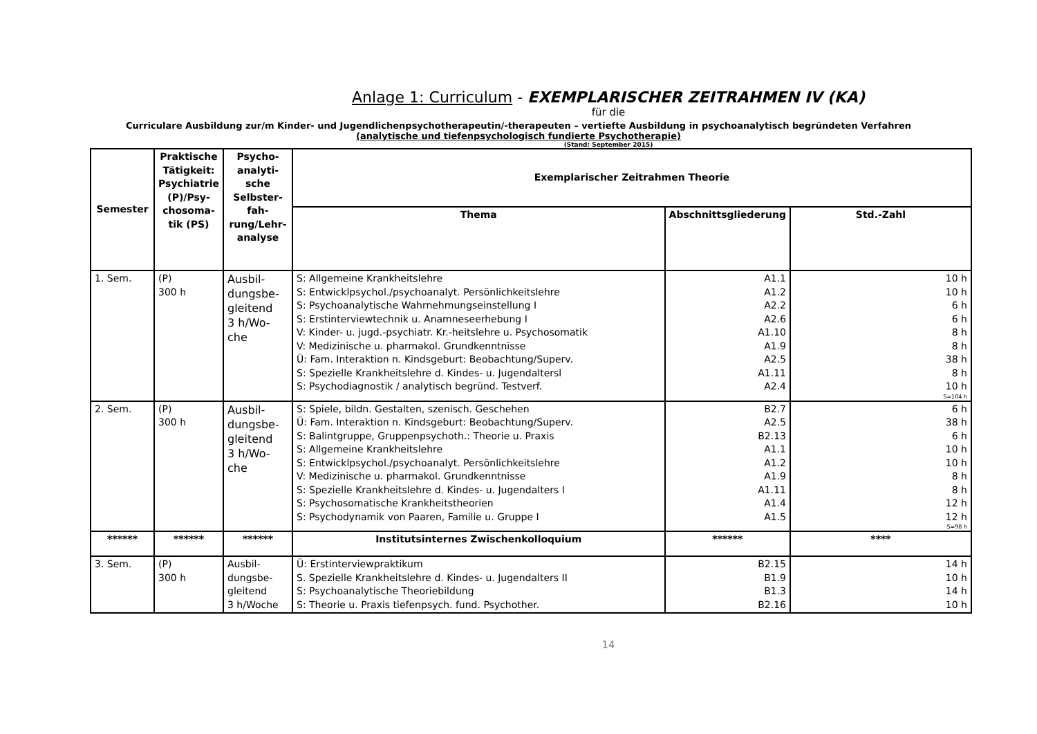Anlage 1: Curriculum - EXEMPLARISCHER ZEITRAHMEN IV (KA)
für die
Curriculare Ausbildung zur/m Kinder- und Jugendlichenpsychotherapeutin/-therapeuten – vertiefte Ausbildung in psychoanalytisch begründeten Verfahren
(analytische und tiefenpsychologisch fundierte Psychotherapie)
(Stand: September 2015)
| Semester | Praktische Tätigkeit: Psychiatrie (P)/Psy-chosoma-tik (PS) | Psycho-analyti-sche Selbster-fah-rung/Lehr-analyse | Exemplarischer Zeitrahmen Theorie | | |
| --- | --- | --- | --- | --- | --- |
| | | | Thema | Abschnittsgliederung | Std.-Zahl |
| 1. Sem. | (P) 300 h | Ausbil- dungsbe- gleitend 3 h/Wo- che | S: Allgemeine Krankheitslehre S: Entwicklpsychol./psychoanalyt. Persönlichkeitslehre S: Psychoanalytische Wahrnehmungseinstellung I S: Erstinterviewtechnik u. Anamneseerhebung I V: Kinder- u. jugd.-psychiatr. Kr.-heitslehre u. Psychosomatik V: Medizinische u. pharmakol. Grundkenntnisse Ü: Fam. Interaktion n. Kindsgeburt: Beobachtung/Superv. S: Spezielle Krankheitslehre d. Kindes- u. Jugendaltersl S: Psychodiagnostik / analytisch begründ. Testverf. | A1.1 A1.2 A2.2 A2.6 A1.10 A1.9 A2.5 A1.11 A2.4 | 10 h 10 h 6 h 6 h 8 h 8 h 38 h 8 h 10 h S=104 h |
| 2. Sem. | (P) 300 h | Ausbil- dungsbe- gleitend 3 h/Wo- che | S: Spiele, bildn. Gestalten, szenisch. Geschehen Ü: Fam. Interaktion n. Kindsgeburt: Beobachtung/Superv. S: Balintgruppe, Gruppenpsychoth.: Theorie u. Praxis S: Allgemeine Krankheitslehre S: Entwicklpsychol./psychoanalyt. Persönlichkeitslehre V: Medizinische u. pharmakol. Grundkenntnisse S: Spezielle Krankheitslehre d. Kindes- u. Jugendalters I S: Psychosomatische Krankheitstheorien S: Psychodynamik von Paaren, Familie u. Gruppe I | B2.7 A2.5 B2.13 A1.1 A1.2 A1.9 A1.11 A1.4 A1.5 | 6 h 38 h 6 h 10 h 10 h 8 h 8 h 12 h 12 h S=98 h |
| ****** | ****** | ****** | Institutsinternes Zwischenkolloquium | ****** | **** |
| 3. Sem. | (P) 300 h | Ausbil- dungsbe- gleitend 3 h/Woche | Ü: Erstinterviewpraktikum S. Spezielle Krankheitslehre d. Kindes- u. Jugendalters II S: Psychoanalytische Theoriebildung S: Theorie u. Praxis tiefenpsych. fund. Psychother. | B2.15 B1.9 B1.3 B2.16 | 14 h 10 h 14 h 10 h |
14